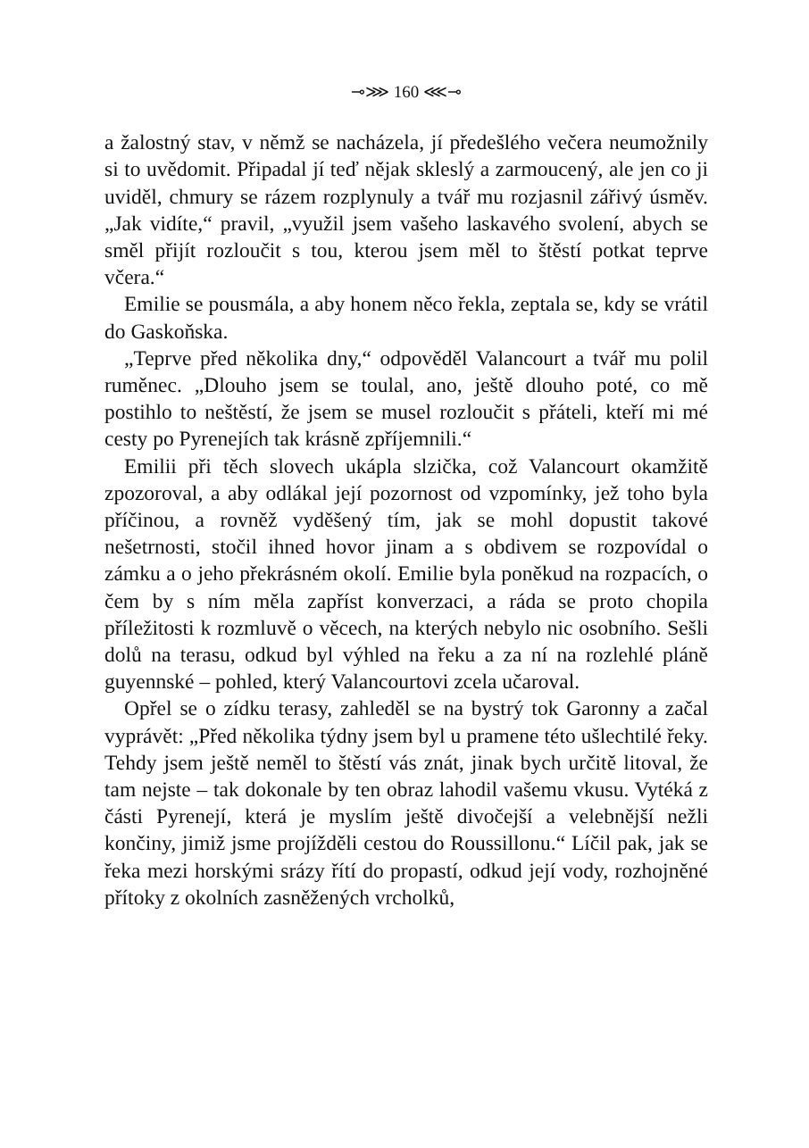⊸⋙ 160 ⋘⊸
a žalostný stav, v němž se nacházela, jí předešlého večera neumožnily si to uvědomit. Připadal jí teď nějak skleslý a zarmoucený, ale jen co ji uviděl, chmury se rázem rozplynuly a tvář mu rozjasnil zářivý úsměv. „Jak vidíte,“ pravil, „využil jsem vašeho laskavého svolení, abych se směl přijít rozloučit s tou, kterou jsem měl to štěstí potkat teprve včera.“
Emilie se pousmála, a aby honem něco řekla, zeptala se, kdy se vrátil do Gaskoňska.
„Teprve před několika dny,“ odpověděl Valancourt a tvář mu polil ruměnec. „Dlouho jsem se toulal, ano, ještě dlouho poté, co mě postihlo to neštěstí, že jsem se musel rozloučit s přáteli, kteří mi mé cesty po Pyrenejích tak krásně zpříjemnili.“
Emilii při těch slovech ukápla slzička, což Valancourt okamžitě zpozoroval, a aby odlákal její pozornost od vzpomínky, jež toho byla příčinou, a rovněž vyděšený tím, jak se mohl dopustit takové nešetrnosti, stočil ihned hovor jinam a s obdivem se rozpovídal o zámku a o jeho překrásném okolí. Emilie byla poněkud na rozpacích, o čem by s ním měla zapříst konverzaci, a ráda se proto chopila příležitosti k rozmluvě o věcech, na kterých nebylo nic osobního. Sešli dolů na terasu, odkud byl výhled na řeku a za ní na rozlehlé pláně guyennské – pohled, který Valancourtovi zcela učaroval.
Opřel se o zídku terasy, zahleděl se na bystrý tok Garonny a začal vyprávět: „Před několika týdny jsem byl u pramene této ušlechtilé řeky. Tehdy jsem ještě neměl to štěstí vás znát, jinak bych určitě litoval, že tam nejste – tak dokonale by ten obraz lahodil vašemu vkusu. Vytéká z části Pyrenejí, která je myslím ještě divočejší a velebnější nežli končiny, jimiž jsme projížděli cestou do Roussillonu.“ Líčil pak, jak se řeka mezi horskými srázy řítí do propastí, odkud její vody, rozhojněné přítoky z okolních zasněžených vrcholků,